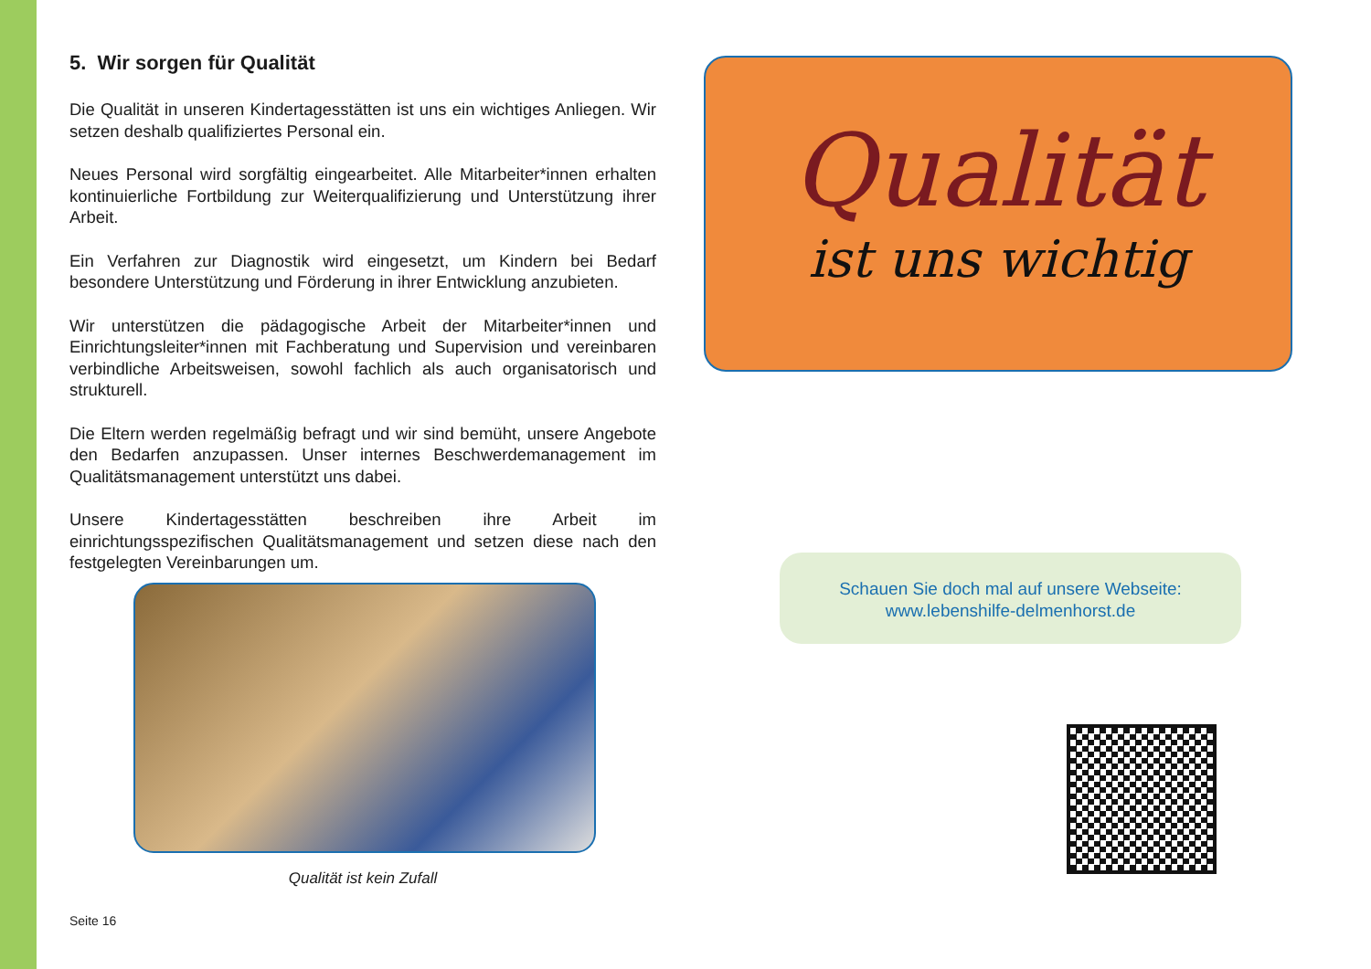5. Wir sorgen für Qualität
Die Qualität in unseren Kindertagesstätten ist uns ein wichtiges Anliegen. Wir setzen deshalb qualifiziertes Personal ein.
Neues Personal wird sorgfältig eingearbeitet. Alle Mitarbeiter*innen erhalten kontinuierliche Fortbildung zur Weiterqualifizierung und Unterstützung ihrer Arbeit.
Ein Verfahren zur Diagnostik wird eingesetzt, um Kindern bei Bedarf besondere Unterstützung und Förderung in ihrer Entwicklung anzubieten.
Wir unterstützen die pädagogische Arbeit der Mitarbeiter*innen und Einrichtungsleiter*innen mit Fachberatung und Supervision und vereinbaren verbindliche Arbeitsweisen, sowohl fachlich als auch organisatorisch und strukturell.
Die Eltern werden regelmäßig befragt und wir sind bemüht, unsere Angebote den Bedarfen anzupassen. Unser internes Beschwerdemanagement im Qualitätsmanagement unterstützt uns dabei.
Unsere Kindertagesstätten beschreiben ihre Arbeit im einrichtungsspezifischen Qualitätsmanagement und setzen diese nach den festgelegten Vereinbarungen um.
Qualität ist kein Zufall
Seite 16
Qualität
ist uns wichtig
Schauen Sie doch mal auf unsere Webseite:
www.lebenshilfe-delmenhorst.de